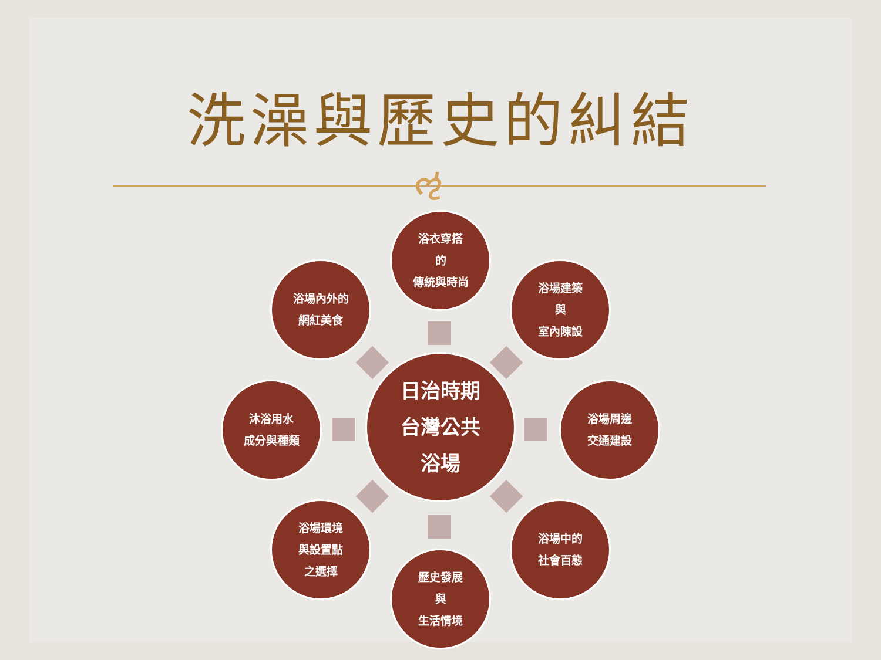洗澡與歷史的糾結
ઌ
浴衣穿搭
的
傳統與時尚
浴場內外的
網紅美食
浴場建築
與
室內陳設
沐浴用水
成分與種類
日治時期
台灣公共
浴場
浴場周邊
交通建設
浴場環境
與設置點
之選擇
浴場中的
社會百態
歷史發展
與
生活情境